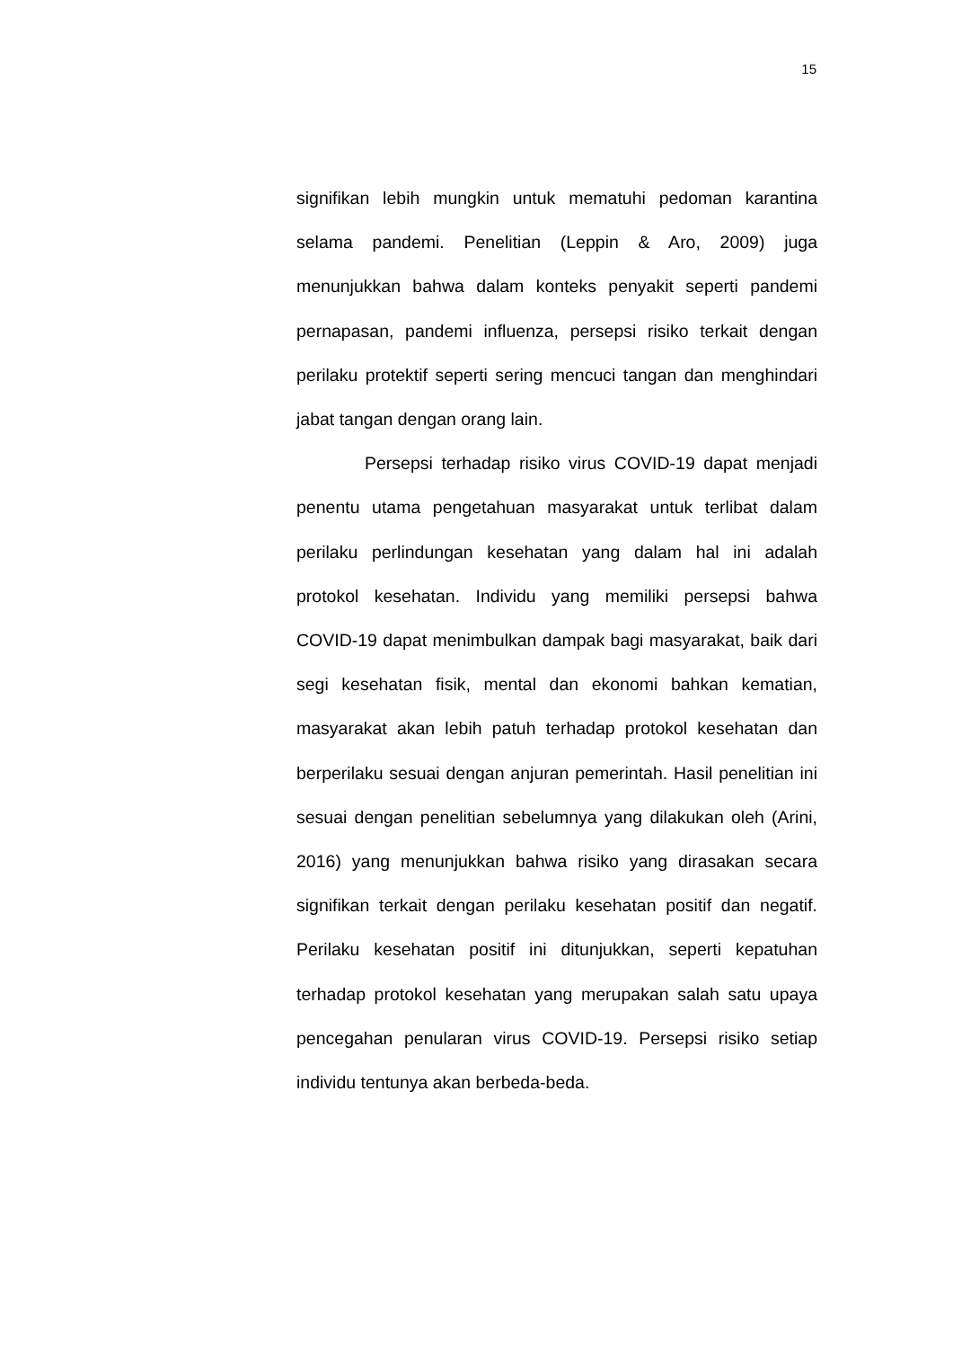15
signifikan lebih mungkin untuk mematuhi pedoman karantina selama pandemi. Penelitian (Leppin & Aro, 2009) juga menunjukkan bahwa dalam konteks penyakit seperti pandemi pernapasan, pandemi influenza, persepsi risiko terkait dengan perilaku protektif seperti sering mencuci tangan dan menghindari jabat tangan dengan orang lain.
Persepsi terhadap risiko virus COVID-19 dapat menjadi penentu utama pengetahuan masyarakat untuk terlibat dalam perilaku perlindungan kesehatan yang dalam hal ini adalah protokol kesehatan. Individu yang memiliki persepsi bahwa COVID-19 dapat menimbulkan dampak bagi masyarakat, baik dari segi kesehatan fisik, mental dan ekonomi bahkan kematian, masyarakat akan lebih patuh terhadap protokol kesehatan dan berperilaku sesuai dengan anjuran pemerintah. Hasil penelitian ini sesuai dengan penelitian sebelumnya yang dilakukan oleh (Arini, 2016) yang menunjukkan bahwa risiko yang dirasakan secara signifikan terkait dengan perilaku kesehatan positif dan negatif. Perilaku kesehatan positif ini ditunjukkan, seperti kepatuhan terhadap protokol kesehatan yang merupakan salah satu upaya pencegahan penularan virus COVID-19. Persepsi risiko setiap individu tentunya akan berbeda-beda.